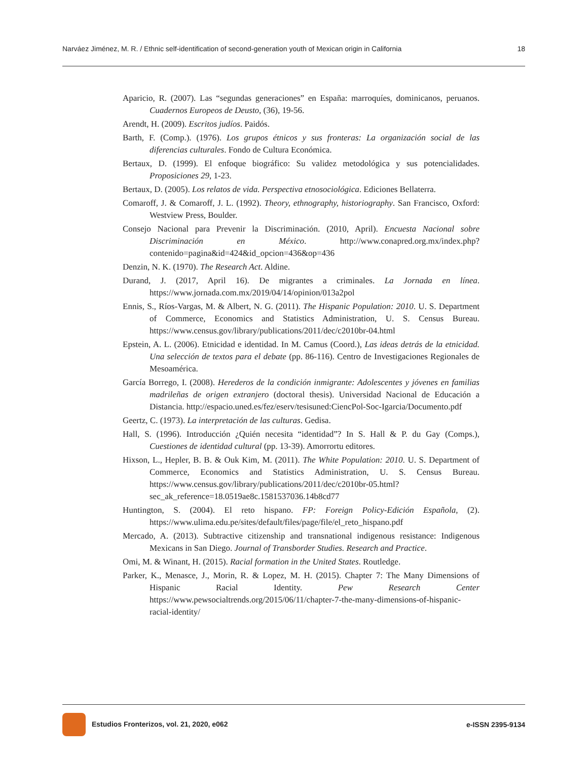Narváez Jiménez, M. R. / Ethnic self-identification of second-generation youth of Mexican origin in California 18
Aparicio, R. (2007). Las “segundas generaciones” en España: marroquíes, dominicanos, peruanos. Cuadernos Europeos de Deusto, (36), 19-56.
Arendt, H. (2009). Escritos judíos. Paidós.
Barth, F. (Comp.). (1976). Los grupos étnicos y sus fronteras: La organización social de las diferencias culturales. Fondo de Cultura Económica.
Bertaux, D. (1999). El enfoque biográfico: Su validez metodológica y sus potencialidades. Proposiciones 29, 1-23.
Bertaux, D. (2005). Los relatos de vida. Perspectiva etnosociológica. Ediciones Bellaterra.
Comaroff, J. & Comaroff, J. L. (1992). Theory, ethnography, historiography. San Francisco, Oxford: Westview Press, Boulder.
Consejo Nacional para Prevenir la Discriminación. (2010, April). Encuesta Nacional sobre Discriminación en México. http://www.conapred.org.mx/index.php?contenido=pagina&id=424&id_opcion=436&op=436
Denzin, N. K. (1970). The Research Act. Aldine.
Durand, J. (2017, April 16). De migrantes a criminales. La Jornada en línea. https://www.jornada.com.mx/2019/04/14/opinion/013a2pol
Ennis, S., Ríos-Vargas, M. & Albert, N. G. (2011). The Hispanic Population: 2010. U. S. Department of Commerce, Economics and Statistics Administration, U. S. Census Bureau. https://www.census.gov/library/publications/2011/dec/c2010br-04.html
Epstein, A. L. (2006). Etnicidad e identidad. In M. Camus (Coord.), Las ideas detrás de la etnicidad. Una selección de textos para el debate (pp. 86-116). Centro de Investigaciones Regionales de Mesoamérica.
García Borrego, I. (2008). Herederos de la condición inmigrante: Adolescentes y jóvenes en familias madrileñas de origen extranjero (doctoral thesis). Universidad Nacional de Educación a Distancia. http://espacio.uned.es/fez/eserv/tesisuned:CiencPol-Soc-Igarcia/Documento.pdf
Geertz, C. (1973). La interpretación de las culturas. Gedisa.
Hall, S. (1996). Introducción ¿Quién necesita “identidad”? In S. Hall & P. du Gay (Comps.), Cuestiones de identidad cultural (pp. 13-39). Amorrortu editores.
Hixson, L., Hepler, B. B. & Ouk Kim, M. (2011). The White Population: 2010. U. S. Department of Commerce, Economics and Statistics Administration, U. S. Census Bureau. https://www.census.gov/library/publications/2011/dec/c2010br-05.html?sec_ak_reference=18.0519ae8c.1581537036.14b8cd77
Huntington, S. (2004). El reto hispano. FP: Foreign Policy-Edición Española, (2). https://www.ulima.edu.pe/sites/default/files/page/file/el_reto_hispano.pdf
Mercado, A. (2013). Subtractive citizenship and transnational indigenous resistance: Indigenous Mexicans in San Diego. Journal of Transborder Studies. Research and Practice.
Omi, M. & Winant, H. (2015). Racial formation in the United States. Routledge.
Parker, K., Menasce, J., Morin, R. & Lopez, M. H. (2015). Chapter 7: The Many Dimensions of Hispanic Racial Identity. Pew Research Center https://www.pewsocialtrends.org/2015/06/11/chapter-7-the-many-dimensions-of-hispanic-racial-identity/
Estudios Fronterizos, vol. 21, 2020, e062 e-ISSN 2395-9134